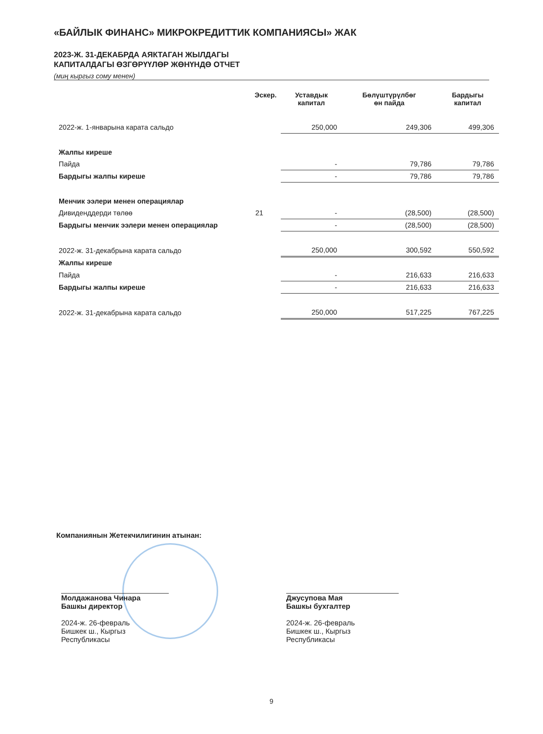«БАЙЛЫК ФИНАНС» МИКРОКРЕДИТТИК КОМПАНИЯСЫ» ЖАК
2023-Ж. 31-ДЕКАБРДА АЯКТАГАН ЖЫЛДАГЫ
КАПИТАЛДАГЫ ӨЗГӨРҮҮЛӨР ЖӨНҮНДӨ ОТЧЕТ
(миң кыргыз сому менен)
| | Эскер. | Уставдык капитал | Бөлүштүрүлбөг өн пайда | Бардыгы капитал |
| --- | --- | --- | --- | --- |
| 2022-ж. 1-январына карата сальдо | | 250,000 | 249,306 | 499,306 |
| Жалпы киреше | | | | |
| Пайда | | - | 79,786 | 79,786 |
| Бардыгы жалпы киреше | | - | 79,786 | 79,786 |
| Менчик ээлери менен операциялар | | | | |
| Дивиденддерди төлөө | 21 | - | (28,500) | (28,500) |
| Бардыгы менчик ээлери менен операциялар | | - | (28,500) | (28,500) |
| 2022-ж. 31-декабрына карата сальдо | | 250,000 | 300,592 | 550,592 |
| Жалпы киреше | | | | |
| Пайда | | - | 216,633 | 216,633 |
| Бардыгы жалпы киреше | | - | 216,633 | 216,633 |
| 2022-ж. 31-декабрына карата сальдо | | 250,000 | 517,225 | 767,225 |
Компаниянын Жетекчилигинин атынан:
Молдажанова Чинара
Башкы директор
2024-ж. 26-февраль
Бишкек ш., Кыргыз Республикасы
Джусупова Мая
Башкы бухгалтер
2024-ж. 26-февраль
Бишкек ш., Кыргыз Республикасы
9